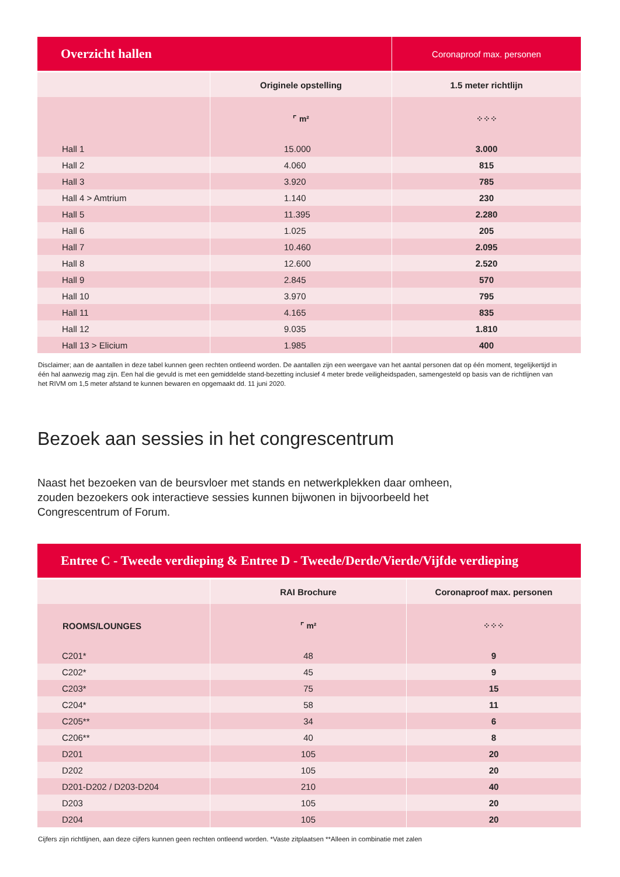| Overzicht hallen | | Coronaproof max. personen |
| --- | --- | --- |
| | Originele opstelling | 1.5 meter richtlijn |
| | ⌜ m² | ⁘⁘⁘ |
| Hall 1 | 15.000 | 3.000 |
| Hall 2 | 4.060 | 815 |
| Hall 3 | 3.920 | 785 |
| Hall 4 > Amtrium | 1.140 | 230 |
| Hall 5 | 11.395 | 2.280 |
| Hall 6 | 1.025 | 205 |
| Hall 7 | 10.460 | 2.095 |
| Hall 8 | 12.600 | 2.520 |
| Hall 9 | 2.845 | 570 |
| Hall 10 | 3.970 | 795 |
| Hall 11 | 4.165 | 835 |
| Hall 12 | 9.035 | 1.810 |
| Hall 13 > Elicium | 1.985 | 400 |
Disclaimer; aan de aantallen in deze tabel kunnen geen rechten ontleend worden. De aantallen zijn een weergave van het aantal personen dat op één moment, tegelijkertijd in één hal aanwezig mag zijn. Een hal die gevuld is met een gemiddelde stand-bezetting inclusief 4 meter brede veiligheidspaden, samengesteld op basis van de richtlijnen van het RIVM om 1,5 meter afstand te kunnen bewaren en opgemaakt dd. 11 juni 2020.
Bezoek aan sessies in het congrescentrum
Naast het bezoeken van de beursvloer met stands en netwerkplekken daar omheen, zouden bezoekers ook interactieve sessies kunnen bijwonen in bijvoorbeeld het Congrescentrum of Forum.
| Entree C - Tweede verdieping & Entree D - Tweede/Derde/Vierde/Vijfde verdieping | | |
| --- | --- | --- |
| | RAI Brochure | Coronaproof max. personen |
| ROOMS/LOUNGES | ⌜ m² | ⁘⁘⁘ |
| C201* | 48 | 9 |
| C202* | 45 | 9 |
| C203* | 75 | 15 |
| C204* | 58 | 11 |
| C205** | 34 | 6 |
| C206** | 40 | 8 |
| D201 | 105 | 20 |
| D202 | 105 | 20 |
| D201-D202 / D203-D204 | 210 | 40 |
| D203 | 105 | 20 |
| D204 | 105 | 20 |
Cijfers zijn richtlijnen, aan deze cijfers kunnen geen rechten ontleend worden. *Vaste zitplaatsen **Alleen in combinatie met zalen